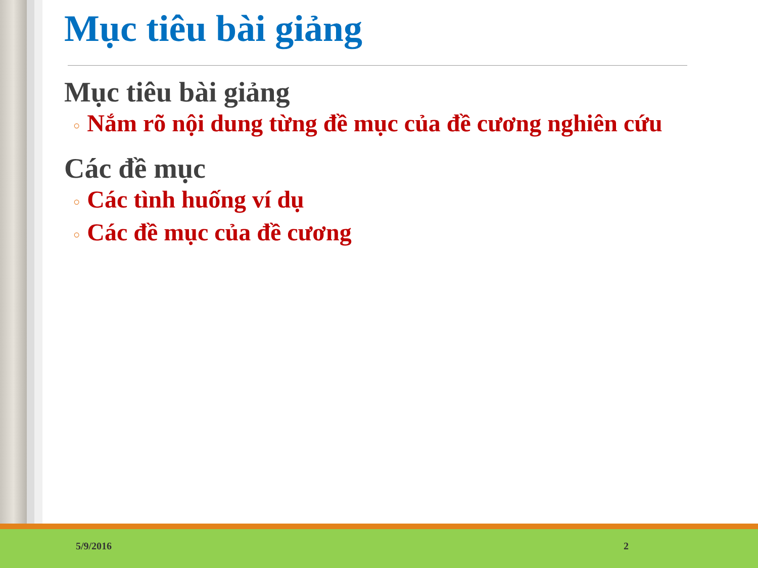Mục tiêu bài giảng
Mục tiêu bài giảng
○ Nắm rõ nội dung từng đề mục của đề cương nghiên cứu
Các đề mục
○ Các tình huống ví dụ
○ Các đề mục của đề cương
5/9/2016 2